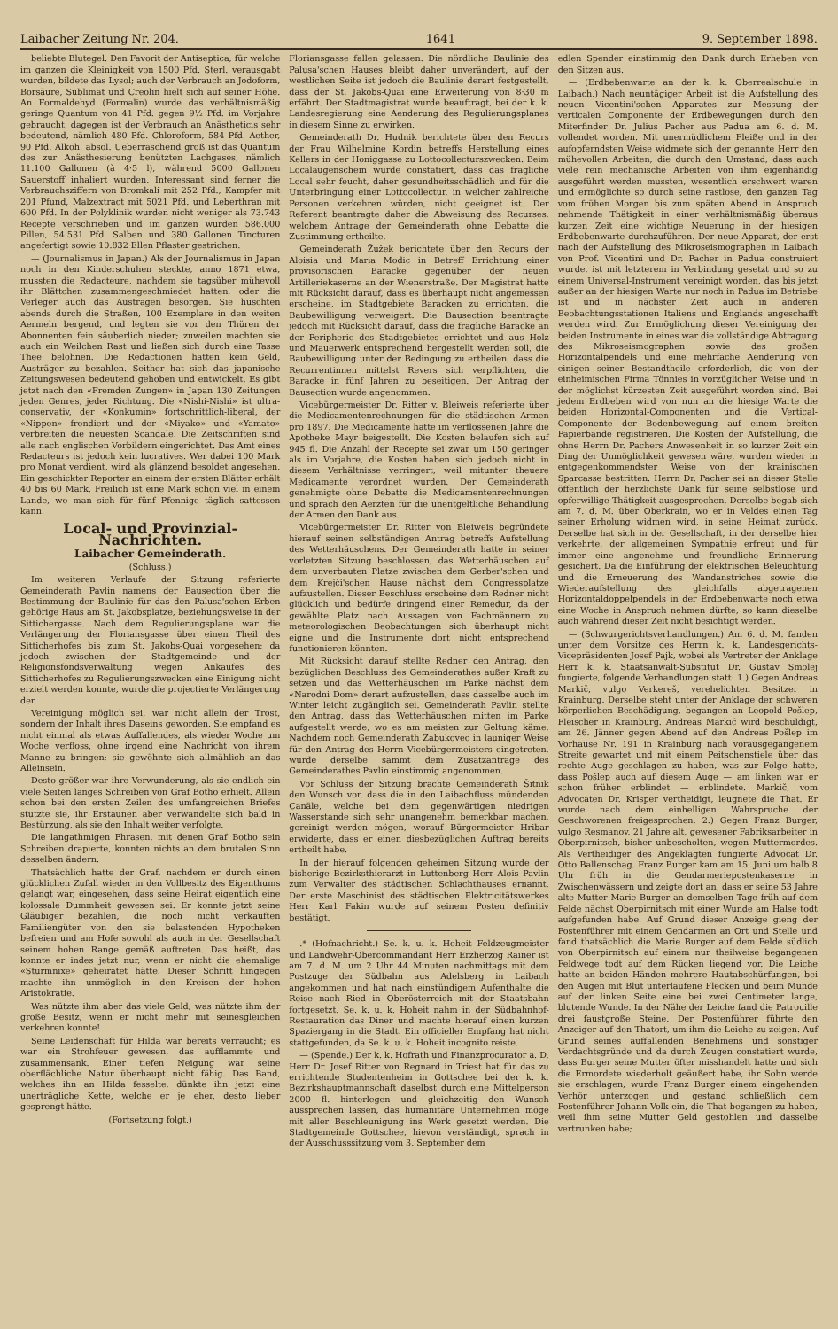Laibacher Zeitung Nr. 204. 1641 9. September 1898.
beliebte Blutegel. Den Favorit der Antiseptica, für welche im ganzen die Kleinigkeit von 1500 Pfd. Sterl. verausgabt wurden, bildete das Lysol; auch der Verbrauch an Jodoform, Borsäure, Sublimat und Creolin hielt sich auf seiner Höhe. An Formaldehyd (Formalin) wurde das verhältnismäßig geringe Quantum von 41 Pfd. gegen 9½ Pfd. im Vorjahre gebraucht, dagegen ist der Verbrauch an Anästheticis sehr bedeutend, nämlich 480 Pfd. Chloroform, 584 Pfd. Aether, 90 Pfd. Alkoh. absol. Ueberraschend groß ist das Quantum des zur Anästhesierung benützten Lachgases, nämlich 11.100 Gallonen (à 4·5 l), während 5000 Gallonen Sauerstoff inhaliert wurden. Interessant sind ferner die Verbrauchsziffern von Bromkali mit 252 Pfd., Kampfer mit 201 Pfund, Malzextract mit 5021 Pfd. und Leberthran mit 600 Pfd. In der Polyklinik wurden nicht weniger als 73.743 Recepte verschrieben und im ganzen wurden 586.000 Pillen, 54.531 Pfd. Salben und 380 Gallonen Tincturen angefertigt sowie 10.832 Ellen Pflaster gestrichen.
— (Journalismus in Japan.) Als der Journalismus in Japan noch in den Kinderschuhen steckte, anno 1871 etwa, mussten die Redacteure, nachdem sie tagsüber mühevoll ihr Blättchen zusammengeschmiedet hatten, oder die Verleger auch das Austragen besorgen. Sie huschten abends durch die Straßen, 100 Exemplare in den weiten Aermeln bergend, und legten sie vor den Thüren der Abonnenten fein säuberlich nieder; zuweilen machten sie auch ein Weilchen Rast und ließen sich durch eine Tasse Thee belohnen. Die Redactionen hatten kein Geld, Austräger zu bezahlen. Seither hat sich das japanische Zeitungswesen bedeutend gehoben und entwickelt. Es gibt jetzt nach den «Fremden Zungen» in Japan 130 Zeitungen jeden Genres, jeder Richtung. Die «Nishi-Nishi» ist ultra-conservativ, der «Konkumin» fortschrittlich-liberal, der «Nippon» frondiert und der «Miyako» und «Yamato» verbreiten die neuesten Scandale. Die Zeitschriften sind alle nach englischen Vorbildern eingerichtet. Das Amt eines Redacteurs ist jedoch kein lucratives. Wer dabei 100 Mark pro Monat verdient, wird als glänzend besoldet angesehen. Ein geschickter Reporter an einem der ersten Blätter erhält 40 bis 60 Mark. Freilich ist eine Mark schon viel in einem Lande, wo man sich für fünf Pfennige täglich sattessen kann.
Local- und Provinzial-Nachrichten.
Laibacher Gemeinderath.
(Schluss.)
Im weiteren Verlaufe der Sitzung referierte Gemeinderath Pavlin namens der Bausection über die Bestimmung der Baulinie für das den Palusa'schen Erben gehörige Haus am St. Jakobsplatze, beziehungsweise in der Sittichergasse. Nach dem Regulierungsplane war die Verlängerung der Floriansgasse über einen Theil des Sitticherhofes bis zum St. Jakobs-Quai vorgesehen; da jedoch zwischen der Stadtgemeinde und der Religionsfondsverwaltung wegen Ankaufes des Sitticherhofes zu Regulierungszwecken eine Einigung nicht erzielt werden konnte, wurde die projectierte Verlängerung der
Vereinigung möglich sei, war nicht allein der Trost, sondern der Inhalt ihres Daseins geworden. Sie empfand es nicht einmal als etwas Auffallendes, als wieder Woche um Woche verfloss, ohne irgend eine Nachricht von ihrem Manne zu bringen; sie gewöhnte sich allmählich an das Alleinsein.
Desto größer war ihre Verwunderung, als sie endlich ein viele Seiten langes Schreiben von Graf Botho erhielt. Allein schon bei den ersten Zeilen des umfangreichen Briefes stutzte sie, ihr Erstaunen aber verwandelte sich bald in Bestürzung, als sie den Inhalt weiter verfolgte.
Die langathmigen Phrasen, mit denen Graf Botho sein Schreiben drapierte, konnten nichts an dem brutalen Sinn desselben ändern.
Thatsächlich hatte der Graf, nachdem er durch einen glücklichen Zufall wieder in den Vollbesitz des Eigenthums gelangt war, eingesehen, dass seine Heirat eigentlich eine kolossale Dummheit gewesen sei. Er konnte jetzt seine Gläubiger bezahlen, die noch nicht verkauften Familiengüter von den sie belastenden Hypotheken befreien und am Hofe sowohl als auch in der Gesellschaft seinem hohen Range gemäß auftreten. Das heißt, das konnte er indes jetzt nur, wenn er nicht die ehemalige «Sturmnixe» geheiratet hätte. Dieser Schritt hingegen machte ihn unmöglich in den Kreisen der hohen Aristokratie.
Was nützte ihm aber das viele Geld, was nützte ihm der große Besitz, wenn er nicht mehr mit seinesgleichen verkehren konnte!
Seine Leidenschaft für Hilda war bereits verraucht; es war ein Strohfeuer gewesen, das aufflammte und zusammensank. Einer tiefen Neigung war seine oberflächliche Natur überhaupt nicht fähig. Das Band, welches ihn an Hilda fesselte, dünkte ihn jetzt eine unerträgliche Kette, welche er je eher, desto lieber gesprengt hätte.
(Fortsetzung folgt.)
Floriansgasse fallen gelassen. Die nördliche Baulinie des Palusa'schen Hauses bleibt daher unverändert, auf der westlichen Seite ist jedoch die Baulinie derart festgestellt, dass der St. Jakobs-Quai eine Erweiterung von 8·30 m erfährt. Der Stadtmagistrat wurde beauftragt, bei der k. k. Landesregierung eine Aenderung des Regulierungsplanes in diesem Sinne zu erwirken.
Gemeinderath Dr. Hudnik berichtete über den Recurs der Frau Wilhelmine Kordin betreffs Herstellung eines Kellers in der Honiggasse zu Lottocollecturszwecken. Beim Localaugenschein wurde constatiert, dass das fragliche Local sehr feucht, daher gesundheitsschädlich und für die Unterbringung einer Lottocollectur, in welcher zahlreiche Personen verkehren würden, nicht geeignet ist. Der Referent beantragte daher die Abweisung des Recurses, welchem Antrage der Gemeinderath ohne Debatte die Zustimmung ertheilte.
Gemeinderath Žužek berichtete über den Recurs der Aloisia und Maria Modic in Betreff Errichtung einer provisorischen Baracke gegenüber der neuen Artilleriekaserne an der Wienerstraße. Der Magistrat hatte mit Rücksicht darauf, dass es überhaupt nicht angemessen erscheine, im Stadtgebiete Baracken zu errichten, die Baubewilligung verweigert. Die Bausection beantragte jedoch mit Rücksicht darauf, dass die fragliche Baracke an der Peripherie des Stadtgebietes errichtet und aus Holz und Mauerwerk entsprechend hergestellt werden soll, die Baubewilligung unter der Bedingung zu ertheilen, dass die Recurrentinnen mittelst Revers sich verpflichten, die Baracke in fünf Jahren zu beseitigen. Der Antrag der Bausection wurde angenommen.
Vicebürgermeister Dr. Ritter v. Bleiweis referierte über die Medicamentenrechnungen für die städtischen Armen pro 1897. Die Medicamente hatte im verflossenen Jahre die Apotheke Mayr beigestellt. Die Kosten belaufen sich auf 945 fl. Die Anzahl der Recepte sei zwar um 150 geringer als im Vorjahre, die Kosten haben sich jedoch nicht in diesem Verhältnisse verringert, weil mitunter theuere Medicamente verordnet wurden. Der Gemeinderath genehmigte ohne Debatte die Medicamentenrechnungen und sprach den Aerzten für die unentgeltliche Behandlung der Armen den Dank aus.
Vicebürgermeister Dr. Ritter von Bleiweis begründete hierauf seinen selbständigen Antrag betreffs Aufstellung des Wetterhäuschens. Der Gemeinderath hatte in seiner vorletzten Sitzung beschlossen, das Wetterhäuschen auf dem unverbauten Platze zwischen dem Gerber'schen und dem Krejči'schen Hause nächst dem Congressplatze aufzustellen. Dieser Beschluss erscheine dem Redner nicht glücklich und bedürfe dringend einer Remedur, da der gewählte Platz nach Aussagen von Fachmännern zu meteorologischen Beobachtungen sich überhaupt nicht eigne und die Instrumente dort nicht entsprechend functionieren könnten.
Mit Rücksicht darauf stellte Redner den Antrag, den bezüglichen Beschluss des Gemeinderathes außer Kraft zu setzen und das Wetterhäuschen im Parke nächst dem «Narodni Dom» derart aufzustellen, dass dasselbe auch im Winter leicht zugänglich sei. Gemeinderath Pavlin stellte den Antrag, dass das Wetterhäuschen mitten im Parke aufgestellt werde, wo es am meisten zur Geltung käme. Nachdem noch Gemeinderath Zabukovec in launiger Weise für den Antrag des Herrn Vicebürgermeisters eingetreten, wurde derselbe sammt dem Zusatzantrage des Gemeinderathes Pavlin einstimmig angenommen.
Vor Schluss der Sitzung brachte Gemeinderath Šitnik den Wunsch vor, dass die in den Laibachfluss mündenden Canäle, welche bei dem gegenwärtigen niedrigen Wasserstande sich sehr unangenehm bemerkbar machen, gereinigt werden mögen, worauf Bürgermeister Hribar erwiderte, dass er einen diesbezüglichen Auftrag bereits ertheilt habe.
In der hierauf folgenden geheimen Sitzung wurde der bisherige Bezirksthierarzt in Luttenberg Herr Alois Pavlin zum Verwalter des städtischen Schlachthauses ernannt. Der erste Maschinist des städtischen Elektricitätswerkes Herr Karl Fakin wurde auf seinem Posten definitiv bestätigt.
.* (Hofnachricht.) Se. k. u. k. Hoheit Feldzeugmeister und Landwehr-Obercommandant Herr Erzherzog Rainer ist am 7. d. M. um 2 Uhr 44 Minuten nachmittags mit dem Postzuge der Südbahn aus Adelsberg in Laibach angekommen und hat nach einstündigem Aufenthalte die Reise nach Ried in Oberösterreich mit der Staatsbahn fortgesetzt. Se. k. u. k. Hoheit nahm in der Südbahnhof-Restauration das Diner und machte hierauf einen kurzen Spaziergang in die Stadt. Ein officieller Empfang hat nicht stattgefunden, da Se. k. u. k. Hoheit incognito reiste.
— (Spende.) Der k. k. Hofrath und Finanzprocurator a. D. Herr Dr. Josef Ritter von Regnard in Triest hat für das zu errichtende Studentenheim in Gottschee bei der k. k. Bezirkshauptmannschaft daselbst durch eine Mittelperson 2000 fl. hinterlegen und gleichzeitig den Wunsch aussprechen lassen, das humanitäre Unternehmen möge mit aller Beschleunigung ins Werk gesetzt werden. Die Stadtgemeinde Gottschee, hievon verständigt, sprach in der Ausschusssitzung vom 3. September dem
edlen Spender einstimmig den Dank durch Erheben von den Sitzen aus.
— (Erdbebenwarte an der k. k. Oberrealschule in Laibach.) Nach neuntägiger Arbeit ist die Aufstellung des neuen Vicentini'schen Apparates zur Messung der verticalen Componente der Erdbewegungen durch den Miterfinder Dr. Julius Pacher aus Padua am 6. d. M. vollendet worden. Mit unermüdlichem Fleiße und in der aufopferndsten Weise widmete sich der genannte Herr den mühevollen Arbeiten, die durch den Umstand, dass auch viele rein mechanische Arbeiten von ihm eigenhändig ausgeführt werden mussten, wesentlich erschwert waren und ermöglichte so durch seine rastlose, den ganzen Tag vom frühen Morgen bis zum späten Abend in Anspruch nehmende Thätigkeit in einer verhältnismäßig überaus kurzen Zeit eine wichtige Neuerung in der hiesigen Erdbebenwarte durchzuführen. Der neue Apparat, der erst nach der Aufstellung des Mikroseismographen in Laibach von Prof. Vicentini und Dr. Pacher in Padua construiert wurde, ist mit letzterem in Verbindung gesetzt und so zu einem Universal-Instrument vereinigt worden, das bis jetzt außer an der hiesigen Warte nur noch in Padua im Betriebe ist und in nächster Zeit auch in anderen Beobachtungsstationen Italiens und Englands angeschafft werden wird. Zur Ermöglichung dieser Vereinigung der beiden Instrumente in eines war die vollständige Abtragung des Mikroseismographen sowie des großen Horizontalpendels und eine mehrfache Aenderung von einigen seiner Bestandtheile erforderlich, die von der einheimischen Firma Tönnies in vorzüglicher Weise und in der möglichst kürzesten Zeit ausgeführt worden sind. Bei jedem Erdbeben wird von nun an die hiesige Warte die beiden Horizontal-Componenten und die Vertical-Componente der Bodenbewegung auf einem breiten Papierbande registrieren. Die Kosten der Aufstellung, die ohne Herrn Dr. Pachers Anwesenheit in so kurzer Zeit ein Ding der Unmöglichkeit gewesen wäre, wurden wieder in entgegenkommendster Weise von der krainischen Sparcasse bestritten. Herrn Dr. Pacher sei an dieser Stelle öffentlich der herzlichste Dank für seine selbstlose und opferwillige Thätigkeit ausgesprochen. Derselbe begab sich am 7. d. M. über Oberkrain, wo er in Veldes einen Tag seiner Erholung widmen wird, in seine Heimat zurück. Derselbe hat sich in der Gesellschaft, in der derselbe hier verkehrte, der allgemeinen Sympathie erfreut und für immer eine angenehme und freundliche Erinnerung gesichert. Da die Einführung der elektrischen Beleuchtung und die Erneuerung des Wandanstriches sowie die Wiederaufstellung des gleichfalls abgetragenen Horizontaldoppelpendels in der Erdbebenwarte noch etwa eine Woche in Anspruch nehmen dürfte, so kann dieselbe auch während dieser Zeit nicht besichtigt werden.
— (Schwurgerichtsverhandlungen.) Am 6. d. M. fanden unter dem Vorsitze des Herrn k. k. Landesgerichts-Vicepräsidenten Josef Pajk, wobei als Vertreter der Anklage Herr k. k. Staatsanwalt-Substitut Dr. Gustav Smolej fungierte, folgende Verhandlungen statt: 1.) Gegen Andreas Markič, vulgo Verkereš, verehelichten Besitzer in Krainburg. Derselbe steht unter der Anklage der schweren körperlichen Beschädigung, begangen an Leopold Pošlep, Fleischer in Krainburg. Andreas Markič wird beschuldigt, am 26. Jänner gegen Abend auf den Andreas Pošlep im Vorhause Nr. 191 in Krainburg nach vorausgegangenem Streite gewartet und mit einem Peitschenstiele über das rechte Auge geschlagen zu haben, was zur Folge hatte, dass Pošlep auch auf diesem Auge — am linken war er schon früher erblindet — erblindete. Markič, vom Advocaten Dr. Krisper vertheidigt, leugnete die That. Er wurde nach dem einhelligen Wahrspruche der Geschworenen freigesprochen. 2.) Gegen Franz Burger, vulgo Resmanov, 21 Jahre alt, gewesener Fabriksarbeiter in Oberpirnitsch, bisher unbescholten, wegen Muttermordes. Als Vertheidiger des Angeklagten fungierte Advocat Dr. Otto Ballenschag. Franz Burger kam am 15. Juni um halb 8 Uhr früh in die Gendarmeriepostenkaserne in Zwischenwässern und zeigte dort an, dass er seine 53 Jahre alte Mutter Marie Burger an demselben Tage früh auf dem Felde nächst Oberpirnitsch mit einer Wunde am Halse todt aufgefunden habe. Auf Grund dieser Anzeige gieng der Postenführer mit einem Gendarmen an Ort und Stelle und fand thatsächlich die Marie Burger auf dem Felde südlich von Oberpirnitsch auf einem nur theilweise begangenen Feldwege todt auf dem Rücken liegend vor. Die Leiche hatte an beiden Händen mehrere Hautabschürfungen, bei den Augen mit Blut unterlaufene Flecken und beim Munde auf der linken Seite eine bei zwei Centimeter lange, blutende Wunde. In der Nähe der Leiche fand die Patrouille drei faustgroße Steine. Der Postenführer führte den Anzeiger auf den Thatort, um ihm die Leiche zu zeigen. Auf Grund seines auffallenden Benehmens und sonstiger Verdachtsgründe und da durch Zeugen constatiert wurde, dass Burger seine Mutter öfter misshandelt hatte und sich die Ermordete wiederholt geäußert habe, ihr Sohn werde sie erschlagen, wurde Franz Burger einem eingehenden Verhör unterzogen und gestand schließlich dem Postenführer Johann Volk ein, die That begangen zu haben, weil ihm seine Mutter Geld gestohlen und dasselbe vertrunken habe;